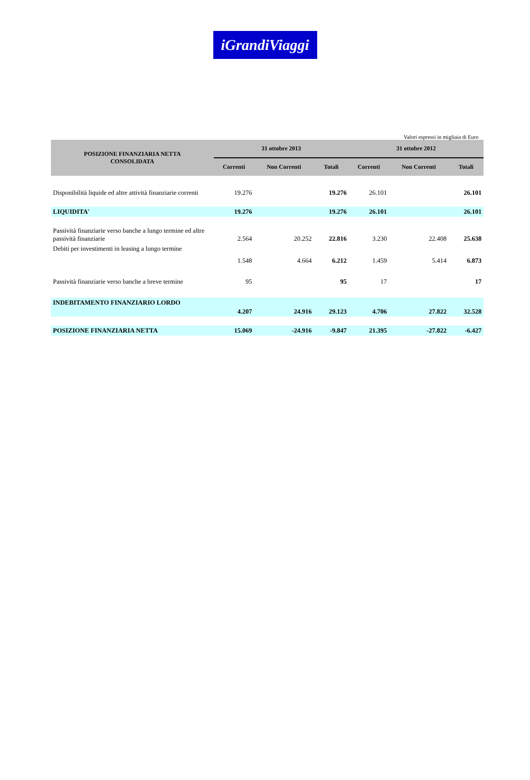iGrandiViaggi
Valori espressi in migliaia di Euro
| POSIZIONE FINANZIARIA NETTA CONSOLIDATA | 31 ottobre 2013 | | | 31 ottobre 2012 | | |
| --- | --- | --- | --- | --- | --- | --- |
| | Correnti | Non Correnti | Totali | Correnti | Non Correnti | Totali |
| Disponibilità liquide ed altre attività finanziarie correnti | 19.276 | | 19.276 | 26.101 | | 26.101 |
| LIQUIDITA' | 19.276 | | 19.276 | 26.101 | | 26.101 |
| Passività finanziarie verso banche a lungo termine ed altre passività finanziarie | 2.564 | 20.252 | 22.816 | 3.230 | 22.408 | 25.638 |
| Debiti per investimenti in leasing a lungo termine | 1.548 | 4.664 | 6.212 | 1.459 | 5.414 | 6.873 |
| Passività finanziarie verso banche a breve termine | 95 | | 95 | 17 | | 17 |
| INDEBITAMENTO FINANZIARIO LORDO | 4.207 | 24.916 | 29.123 | 4.706 | 27.822 | 32.528 |
| POSIZIONE FINANZIARIA NETTA | 15.069 | -24.916 | -9.847 | 21.395 | -27.822 | -6.427 |